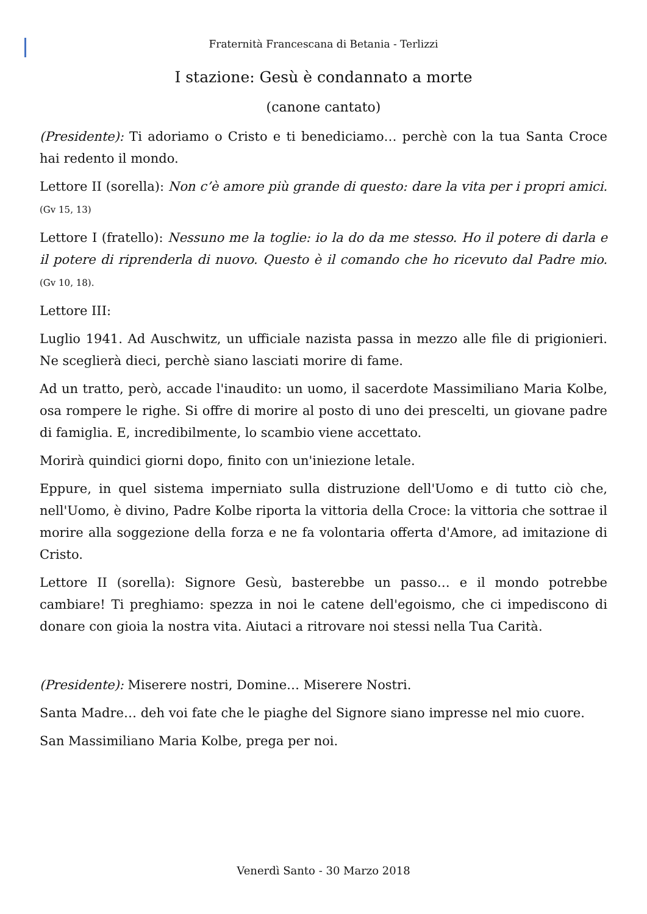Fraternità Francescana di Betania - Terlizzi
I stazione: Gesù è condannato a morte
(canone cantato)
(Presidente): Ti adoriamo o Cristo e ti benediciamo… perchè con la tua Santa Croce hai redento il mondo.
Lettore II (sorella): Non c’è amore più grande di questo: dare la vita per i propri amici. (Gv 15, 13)
Lettore I (fratello): Nessuno me la toglie: io la do da me stesso. Ho il potere di darla e il potere di riprenderla di nuovo. Questo è il comando che ho ricevuto dal Padre mio. (Gv 10, 18).
Lettore III:
Luglio 1941. Ad Auschwitz, un ufficiale nazista passa in mezzo alle file di prigionieri. Ne sceglierà dieci, perchè siano lasciati morire di fame.
Ad un tratto, però, accade l'inaudito: un uomo, il sacerdote Massimiliano Maria Kolbe, osa rompere le righe. Si offre di morire al posto di uno dei prescelti, un giovane padre di famiglia. E, incredibilmente, lo scambio viene accettato.
Morirà quindici giorni dopo, finito con un'iniezione letale.
Eppure, in quel sistema imperniato sulla distruzione dell'Uomo e di tutto ciò che, nell'Uomo, è divino, Padre Kolbe riporta la vittoria della Croce: la vittoria che sottrae il morire alla soggezione della forza e ne fa volontaria offerta d'Amore, ad imitazione di Cristo.
Lettore II (sorella): Signore Gesù, basterebbe un passo… e il mondo potrebbe cambiare! Ti preghiamo: spezza in noi le catene dell'egoismo, che ci impediscono di donare con gioia la nostra vita. Aiutaci a ritrovare noi stessi nella Tua Carità.
(Presidente): Miserere nostri, Domine… Miserere Nostri.
Santa Madre… deh voi fate che le piaghe del Signore siano impresse nel mio cuore.
San Massimiliano Maria Kolbe, prega per noi.
Venerdì Santo - 30 Marzo 2018